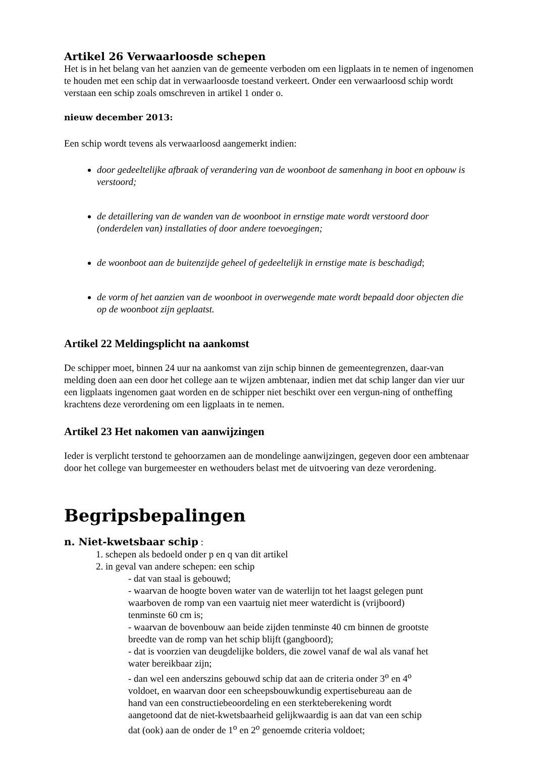Artikel 26 Verwaarloosde schepen
Het is in het belang van het aanzien van de gemeente verboden om een ligplaats in te nemen of ingenomen te houden met een schip dat in verwaarloosde toestand verkeert. Onder een verwaarloosd schip wordt verstaan een schip zoals omschreven in artikel 1 onder o.
nieuw december 2013:
Een schip wordt tevens als verwaarloosd aangemerkt indien:
door gedeeltelijke afbraak of verandering van de woonboot de samenhang in boot en opbouw is verstoord;
de detaillering van de wanden van de woonboot in ernstige mate wordt verstoord door (onderdelen van) installaties of door andere toevoegingen;
de woonboot aan de buitenzijde geheel of gedeeltelijk in ernstige mate is beschadigd;
de vorm of het aanzien van de woonboot in overwegende mate wordt bepaald door objecten die op de woonboot zijn geplaatst.
Artikel 22 Meldingsplicht na aankomst
De schipper moet, binnen 24 uur na aankomst van zijn schip binnen de gemeentegrenzen, daar-van melding doen aan een door het college aan te wijzen ambtenaar, indien met dat schip langer dan vier uur een ligplaats ingenomen gaat worden en de schipper niet beschikt over een vergun-ning of ontheffing krachtens deze verordening om een ligplaats in te nemen.
Artikel 23 Het nakomen van aanwijzingen
Ieder is verplicht terstond te gehoorzamen aan de mondelinge aanwijzingen, gegeven door een ambtenaar door het college van burgemeester en wethouders belast met de uitvoering van deze verordening.
Begripsbepalingen
n. Niet-kwetsbaar schip :
1. schepen als bedoeld onder p en q van dit artikel
2. in geval van andere schepen: een schip
- dat van staal is gebouwd;
- waarvan de hoogte boven water van de waterlijn tot het laagst gelegen punt waarboven de romp van een vaartuig niet meer waterdicht is (vrijboord) tenminste 60 cm is;
- waarvan de bovenbouw aan beide zijden tenminste 40 cm binnen de grootste breedte van de romp van het schip blijft (gangboord);
- dat is voorzien van deugdelijke bolders, die zowel vanaf de wal als vanaf het water bereikbaar zijn;
- dan wel een anderszins gebouwd schip dat aan de criteria onder 3<sup>o</sup> en 4<sup>o</sup> voldoet, en waarvan door een scheepsbouwkundig expertisebureau aan de hand van een constructiebeoordeling en een sterkteberekening wordt aangetoond dat de niet-kwetsbaarheid gelijkwaardig is aan dat van een schip dat (ook) aan de onder de 1<sup>o</sup> en 2<sup>o</sup> genoemde criteria voldoet;